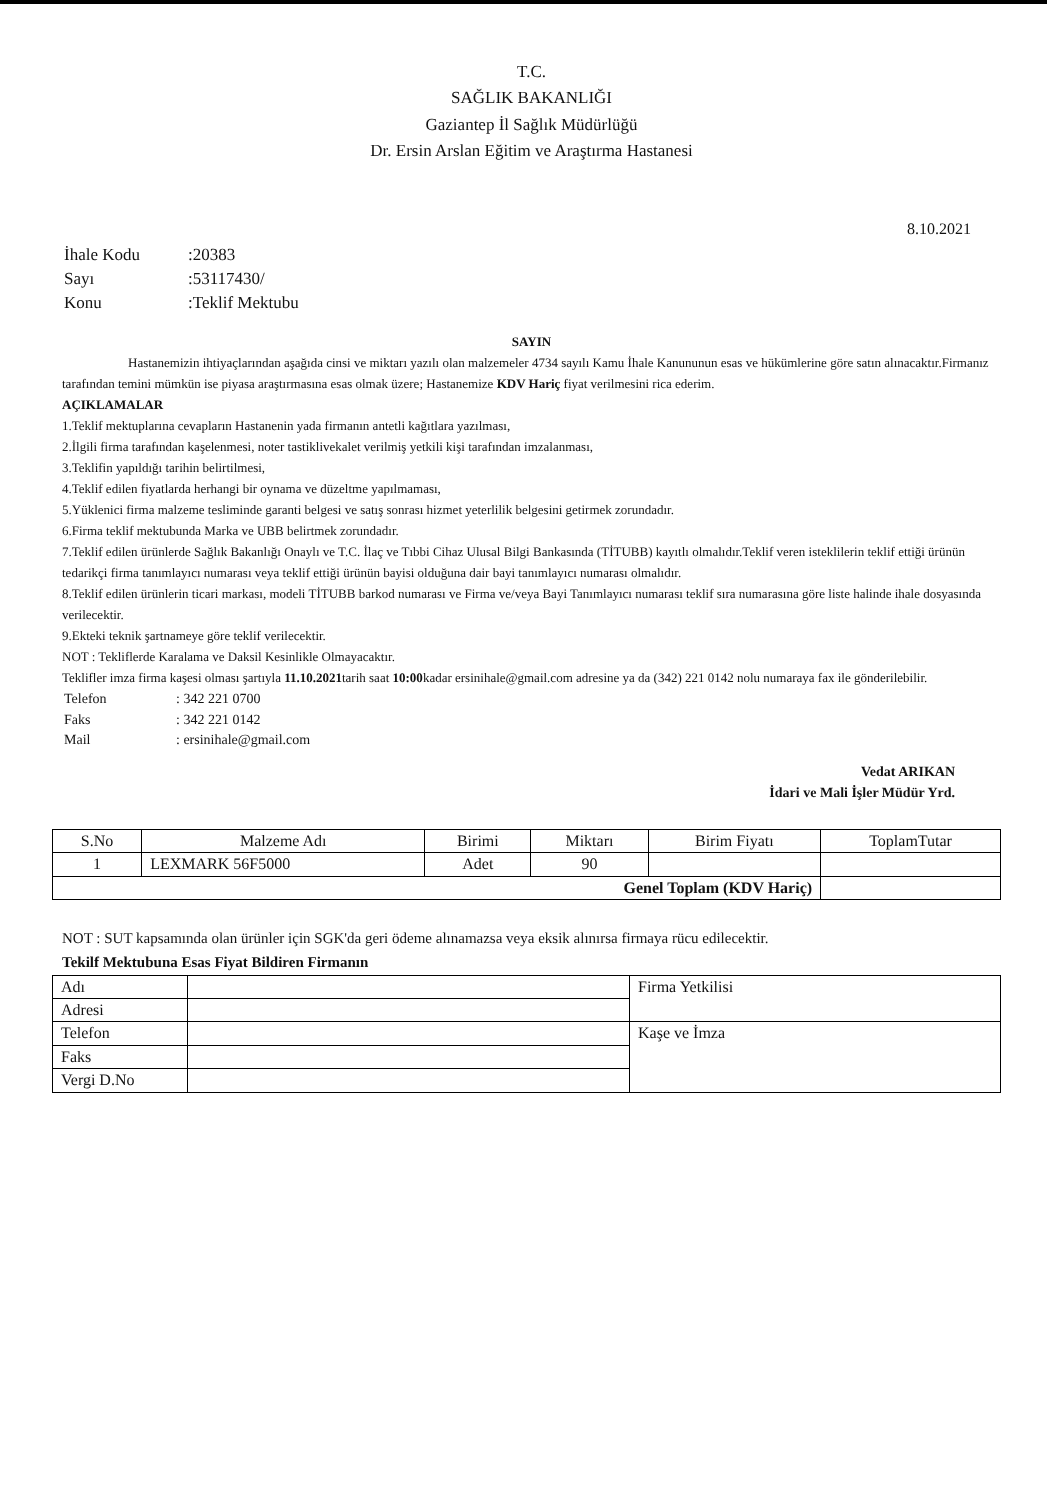T.C.
SAĞLIK BAKANLIĞI
Gaziantep İl Sağlık Müdürlüğü
Dr. Ersin Arslan Eğitim ve Araştırma Hastanesi
8.10.2021
| İhale Kodu | :20383 |
| Sayı | :53117430/ |
| Konu | :Teklif Mektubu |
SAYIN
Hastanemizin ihtiyaçlarından aşağıda cinsi ve miktarı yazılı olan malzemeler 4734 sayılı Kamu İhale Kanununun esas ve hükümlerine göre satın alınacaktır.Firmanız tarafından temini mümkün ise piyasa araştırmasına esas olmak üzere; Hastanemize KDV Hariç fiyat verilmesini rica ederim.
AÇIKLAMALAR
1.Teklif mektuplarına cevapların Hastanenin yada firmanın antetli kağıtlara yazılması,
2.İlgili firma tarafından kaşelenmesi, noter tastiklivekalet verilmiş yetkili kişi tarafından imzalanması,
3.Teklifin yapıldığı tarihin belirtilmesi,
4.Teklif edilen fiyatlarda herhangi bir oynama ve düzeltme yapılmaması,
5.Yüklenici firma malzeme tesliminde garanti belgesi ve satış sonrası hizmet yeterlilik belgesini getirmek zorundadır.
6.Firma teklif mektubunda Marka ve UBB belirtmek zorundadır.
7.Teklif edilen ürünlerde Sağlık Bakanlığı Onaylı ve T.C. İlaç ve Tıbbi Cihaz Ulusal Bilgi Bankasında (TİTUBB) kayıtlı olmalıdır.Teklif veren isteklilerin teklif ettiği ürünün tedarikçi firma tanımlayıcı numarası veya teklif ettiği ürünün bayisi olduğuna dair bayi tanımlayıcı numarası olmalıdır.
8.Teklif edilen ürünlerin ticari markası, modeli TİTUBB barkod numarası ve Firma ve/veya Bayi Tanımlayıcı numarası teklif sıra numarasına göre liste halinde ihale dosyasında verilecektir.
9.Ekteki teknik şartnameye göre teklif verilecektir.
NOT : Tekliflerde Karalama ve Daksil Kesinlikle Olmayacaktır.
Teklifler imza firma kaşesi olması şartıyla 11.10.2021tarih saat 10:00kadar ersinihale@gmail.com adresine ya da (342) 221 0142 nolu numaraya fax ile gönderilebilir.
| Telefon | : 342 221 0700 |
| Faks | : 342 221 0142 |
| Mail | : ersinihale@gmail.com |
Vedat ARIKAN
İdari ve Mali İşler Müdür Yrd.
| S.No | Malzeme Adı | Birimi | Miktarı | Birim Fiyatı | ToplamTutar |
| --- | --- | --- | --- | --- | --- |
| 1 | LEXMARK 56F5000 | Adet | 90 | | |
| Genel Toplam (KDV Hariç) | | | | | |
NOT : SUT kapsamında olan ürünler için SGK'da geri ödeme alınamazsa veya eksik alınırsa firmaya rücu edilecektir.
Tekilf Mektubuna Esas Fiyat Bildiren Firmanın
| Adı | | Firma Yetkilisi |
| Adresi | | |
| Telefon | | Kaşe ve İmza |
| Faks | | |
| Vergi D.No | | |